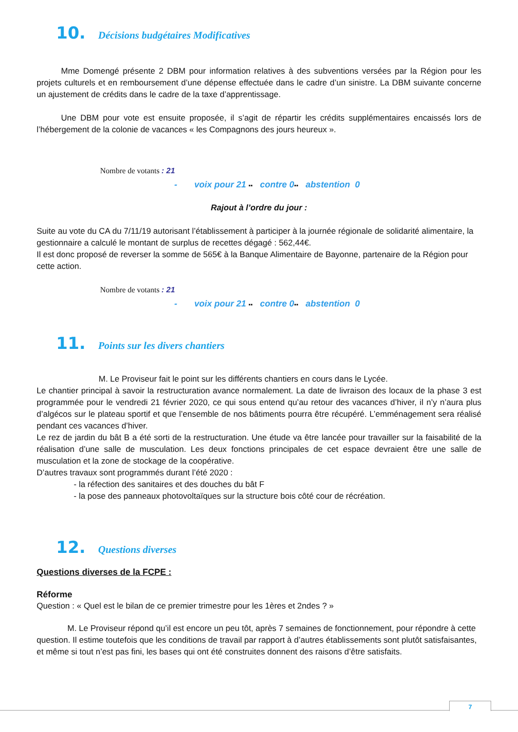10. Décisions budgétaires Modificatives
Mme Domengé présente 2 DBM pour information relatives à des subventions versées par la Région pour les projets culturels et en remboursement d’une dépense effectuée dans le cadre d’un sinistre. La DBM suivante concerne un ajustement de crédits dans le cadre de la taxe d’apprentissage.
Une DBM pour vote est ensuite proposée, il s’agit de répartir les crédits supplémentaires encaissés lors de l’hébergement de la colonie de vacances « les Compagnons des jours heureux ».
Nombre de votants : 21
- voix pour 21 ▪▪ contre 0▪▪ abstention 0
Rajout à l’ordre du jour :
Suite au vote du CA du 7/11/19 autorisant l’établissement à participer à la journée régionale de solidarité alimentaire, la gestionnaire a calculé le montant de surplus de recettes dégagé : 562,44€.
Il est donc proposé de reverser la somme de 565€ à la Banque Alimentaire de Bayonne, partenaire de la Région pour cette action.
Nombre de votants : 21
- voix pour 21 ▪▪ contre 0▪▪ abstention 0
11. Points sur les divers chantiers
M. Le Proviseur fait le point sur les différents chantiers en cours dans le Lycée.
Le chantier principal à savoir la restructuration avance normalement. La date de livraison des locaux de la phase 3 est programmée pour le vendredi 21 février 2020, ce qui sous entend qu’au retour des vacances d’hiver, il n’y n’aura plus d’algécos sur le plateau sportif et que l’ensemble de nos bâtiments pourra être récupéré. L’emménagement sera réalisé pendant ces vacances d’hiver.
Le rez de jardin du bât B a été sorti de la restructuration. Une étude va être lancée pour travailler sur la faisabilité de la réalisation d’une salle de musculation. Les deux fonctions principales de cet espace devraient être une salle de musculation et la zone de stockage de la coopérative.
D’autres travaux sont programmés durant l’été 2020 :
- la réfection des sanitaires et des douches du bât F
- la pose des panneaux photovoltaïques sur la structure bois côté cour de récréation.
12. Questions diverses
Questions diverses de la FCPE :
Réforme
Question : « Quel est le bilan de ce premier trimestre pour les 1ères et 2ndes ? »
M. Le Proviseur répond qu’il est encore un peu tôt, après 7 semaines de fonctionnement, pour répondre à cette question. Il estime toutefois que les conditions de travail par rapport à d’autres établissements sont plutôt satisfaisantes, et même si tout n’est pas fini, les bases qui ont été construites donnent des raisons d’être satisfaits.
7